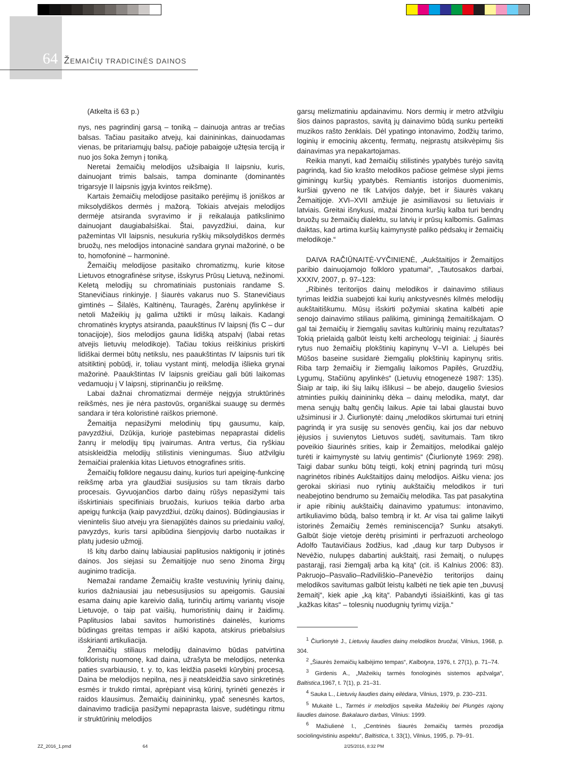64 ŽEMAIČIŲ TRADICINĖS DAINOS
(Atkelta iš 63 p.)
nys, nes pagrindinį garsą – toniką – dainuoja antras ar trečias balsas. Tačiau pasitaiko atvejų, kai dainininkas, dainuodamas vienas, be pritariamųjų balsų, pačioje pabaigoje užtęsia terciją ir nuo jos šoka žemyn į toniką.
Neretai žemaičių melodijos užsibaigia II laipsniu, kuris, dainuojant trimis balsais, tampa dominante (dominantės trigarsyje II laipsnis įgyja kvintos reikšmę).
Kartais žemaičių melodijose pasitaiko perėjimų iš joniškos ar miksolydiškos dermės į mažorą. Tokiais atvejais melodijos dermėje atsiranda svyravimo ir ji reikalauja patikslinimo dainuojant daugiabalsiškai. Štai, pavyzdžiui, daina, kur pažemintas VII laipsnis, nesukuria ryškių miksolydiškos dermės bruožų, nes melodijos intonacinė sandara grynai mažorinė, o be to, homofoninė – harmoninė.
Žemaičių melodijose pasitaiko chromatizmų, kurie kitose Lietuvos etnografinėse srityse, išskyrus Prūsų Lietuvą, nežinomi. Keletą melodijų su chromatiniais pustoniais randame S. Stanevičiaus rinkinyje. Į šiaurės vakarus nuo S. Stanevičiaus gimtinės – Šilalės, Kaltinėnų, Tauragės, Žarėnų apylinkėse ir netoli Mažeikių jų galima užtikti ir mūsų laikais. Kadangi chromatinės kryptys atsiranda, paaukštinus IV laipsnį (fis C – dur tonacijoje), šios melodijos gauna lidišką atspalvį (labai retas atvejis lietuvių melodikoje). Tačiau tokius reiškinius priskirti lidiškai dermei būtų netikslu, nes paaukštintas IV laipsnis turi tik atsitiktinį pobūdį, ir, toliau vystant mintį, melodija išlieka grynai mažorinė. Paaukštintas IV laipsnis greičiau gali būti laikomas vedamuoju į V laipsnį, stiprinančiu jo reikšmę.
Labai dažnai chromatizmai dermėje neįgyja struktūrinės reikšmės, nes jie nėra pastovūs, organiškai suaugę su dermės sandara ir tėra koloristinė raiškos priemonė.
Žemaitija nepasižymi melodinių tipų gausumu, kaip, pavyzdžiui, Dzūkija, kurioje pastebimas nepaprastai didelis žanrų ir melodijų tipų įvairumas. Antra vertus, čia ryškiau atsiskleidžia melodijų stilistinis vieningumas. Šiuo atžvilgiu žemaičiai pralenkia kitas Lietuvos etnografines sritis.
Žemaičių folklore negausu dainų, kurios turi apeiginę-funkcinę reikšmę arba yra glaudžiai susijusios su tam tikrais darbo procesais. Gyvuojančios darbo dainų rūšys nepasižymi tais išskirtiniais specifiniais bruožais, kuriuos teikia darbo arba apeigų funkcija (kaip pavyzdžiui, dzūkų dainos). Būdingiausias ir vienintelis šiuo atveju yra šienapjūtės dainos su priedainiu valioj, pavyzdys, kuris tarsi apibūdina šienpjovių darbo nuotaikas ir platų judesio užmojį.
Iš kitų darbo dainų labiausiai paplitusios naktigonių ir jotinės dainos. Jos siejasi su Žemaitijoje nuo seno žinoma žirgų auginimo tradicija.
Nemažai randame Žemaičių krašte vestuvinių lyrinių dainų, kurios dažniausiai jau nebesusijusios su apeigomis. Gausiai esama dainų apie kareivio dalią, turinčių artimų variantų visoje Lietuvoje, o taip pat vaišių, humoristinių dainų ir žaidimų. Paplitusios labai savitos humoristinės dainelės, kurioms būdingas greitas tempas ir aiški kapota, atskirus priebalsius išskirianti artikuliacija.
Žemaičių stiliaus melodijų dainavimo būdas patvirtina folkloristų nuomonę, kad daina, užrašyta be melodijos, netenka paties svarbiausio, t. y. to, kas leidžia pasekti kūrybinį procesą. Daina be melodijos nepilna, nes ji neatskleidžia savo sinkretinės esmės ir trukdo rimtai, aprėpiant visą kūrinį, tyrinėti genezės ir raidos klausimus. Žemaičių dainininkų, ypač senesnės kartos, dainavimo tradicija pasižymi nepaprasta laisve, sudėtingu ritmu ir struktūrinių melodijos
garsų melizmatiniu apdainavimu. Nors dermių ir metro atžvilgiu šios dainos paprastos, savitą jų dainavimo būdą sunku perteikti muzikos rašto ženklais. Dėl ypatingo intonavimo, žodžių tarimo, loginių ir emocinių akcentų, fermatų, neįprastų atsikvėpimų šis dainavimas yra nepakartojamas.
Reikia manyti, kad žemaičių stilistinės ypatybės turėjo savitą pagrindą, kad šio krašto melodikos pačiose gelmėse slypi jiems giminingų kuršių ypatybės. Remiantis istorijos duomenimis, kuršiai gyveno ne tik Latvijos dalyje, bet ir šiaurės vakarų Žemaitijoje. XVI–XVII amžiuje jie asimiliavosi su lietuviais ir latviais. Greitai išnykusi, mažai žinoma kuršių kalba turi bendrų bruožų su žemaičių dialektu, su latvių ir prūsų kalbomis. Galimas daiktas, kad artima kuršių kaimynystė paliko pėdsakų ir žemaičių melodikoje.“
DAIVA RAČIŪNAITĖ-VYČINIENĖ, „Aukštaitijos ir Žemaitijos paribio dainuojamojo folkloro ypatumai“, „Tautosakos darbai, XXXIV, 2007, p. 97–123:
„Ribinės teritorijos dainų melodikos ir dainavimo stiliaus tyrimas leidžia suabejoti kai kurių ankstyvesnės kilmės melodijų aukštaitiškumu. Mūsų išskirti požymiai skatina kalbėti apie senojo dainavimo stiliaus palikimą, giminingą žemaitiškajam. O gal tai žemaičių ir žiemgalių savitas kultūrinių mainų rezultatas? Tokią prielaidą galbūt leistų kelti archeologų teiginiai: „į šiaurės rytus nuo žemaičių plokštinių kapinynų V–VI a. Lielupės bei Mūšos baseine susidarė žiemgalių plokštinių kapinynų sritis. Riba tarp žemaičių ir žiemgalių laikomos Papilės, Gruzdžių, Lygumų, Stačiūnų apylinkės“ (Lietuvių etnogenezė 1987: 135). Šiaip ar taip, iki šių laikų išlikusi – be abejo, daugelio šviesios atminties puikių dainininkų dėka – dainų melodika, matyt, dar mena senųjų baltų genčių laikus. Apie tai labai glaustai buvo užsiminusi ir J. Čiurlionytė: dainų „melodikos skirtumai turi etninį pagrindą ir yra susiję su senovės genčių, kai jos dar nebuvo įėjusios į suvienytos Lietuvos sudėtį, savitumais. Tam tikro poveikio šiaurinės srities, kaip ir Žemaitijos, melodikai galėjo turėti ir kaimynystė su latvių gentimis“ (Čiurlionytė 1969: 298). Taigi dabar sunku būtų teigti, kokį etninį pagrindą turi mūsų nagrinėtos ribinės Aukštaitijos dainų melodijos. Aišku viena: jos gerokai skiriasi nuo rytinių aukštaičių melodikos ir turi neabejotino bendrumo su žemaičių melodika. Tas pat pasakytina ir apie ribinių aukštaičių dainavimo ypatumus: intonavimo, artikuliavimo būdą, balso tembrą ir kt. Ar visa tai galime laikyti istorinės Žemaičių žemės reminiscencija? Sunku atsakyti. Galbūt šioje vietoje derėtų prisiminti ir perfrazuoti archeologo Adolfo Tautavičiaus žodžius, kad „daug kur tarp Dubysos ir Nevėžio, nulupęs dabartinį aukštaitį, rasi žemaitį, o nulupęs pastarąjį, rasi žiemgalį arba ką kitą“ (cit. iš Kalnius 2006: 83). Pakruojo–Pasvalio–Radviliškio–Panevėžio teritorijos dainų melodikos savitumas galbūt leistų kalbėti ne tiek apie ten „buvusį žemaitį“, kiek apie „ką kitą“. Pabandyti išsiaiškinti, kas gi tas „kažkas kitas“ – tolesnių nuodugnių tyrimų vizija.“
<sup>1</sup> Čiurlionytė J., Lietuvių liaudies dainų melodikos bruožai, Vilnius, 1968, p. 304.
<sup>2</sup> „Šiaurės žemaičių kalbėjimo tempas“, Kalbotyra, 1976, t. 27(1), p. 71–74.
<sup>3</sup> Girdenis A., „Mažeikių tarmės fonologinės sistemos apžvalga“, Baltistica,1967, t. 7(1), p. 21–31.
<sup>4</sup> Sauka L., Lietuvių liaudies dainų eilėdara, Vilnius, 1979, p. 230–231.
<sup>5</sup> Mukaitė L., Tarmės ir melodijos sąveika Mažeikių bei Plungės rajonų liaudies dainose. Bakalauro darbas, Vilnius: 1999.
<sup>6</sup> Mažiulienė I., „Centrinės šiaurės žemaičių tarmės prozodija sociolingvistiniu aspektu“, Baltistica, t. 33(1), Vilnius, 1995, p. 79–91.
ZZ_2016_1.pmd 64 2/25/2016, 8:32 PM